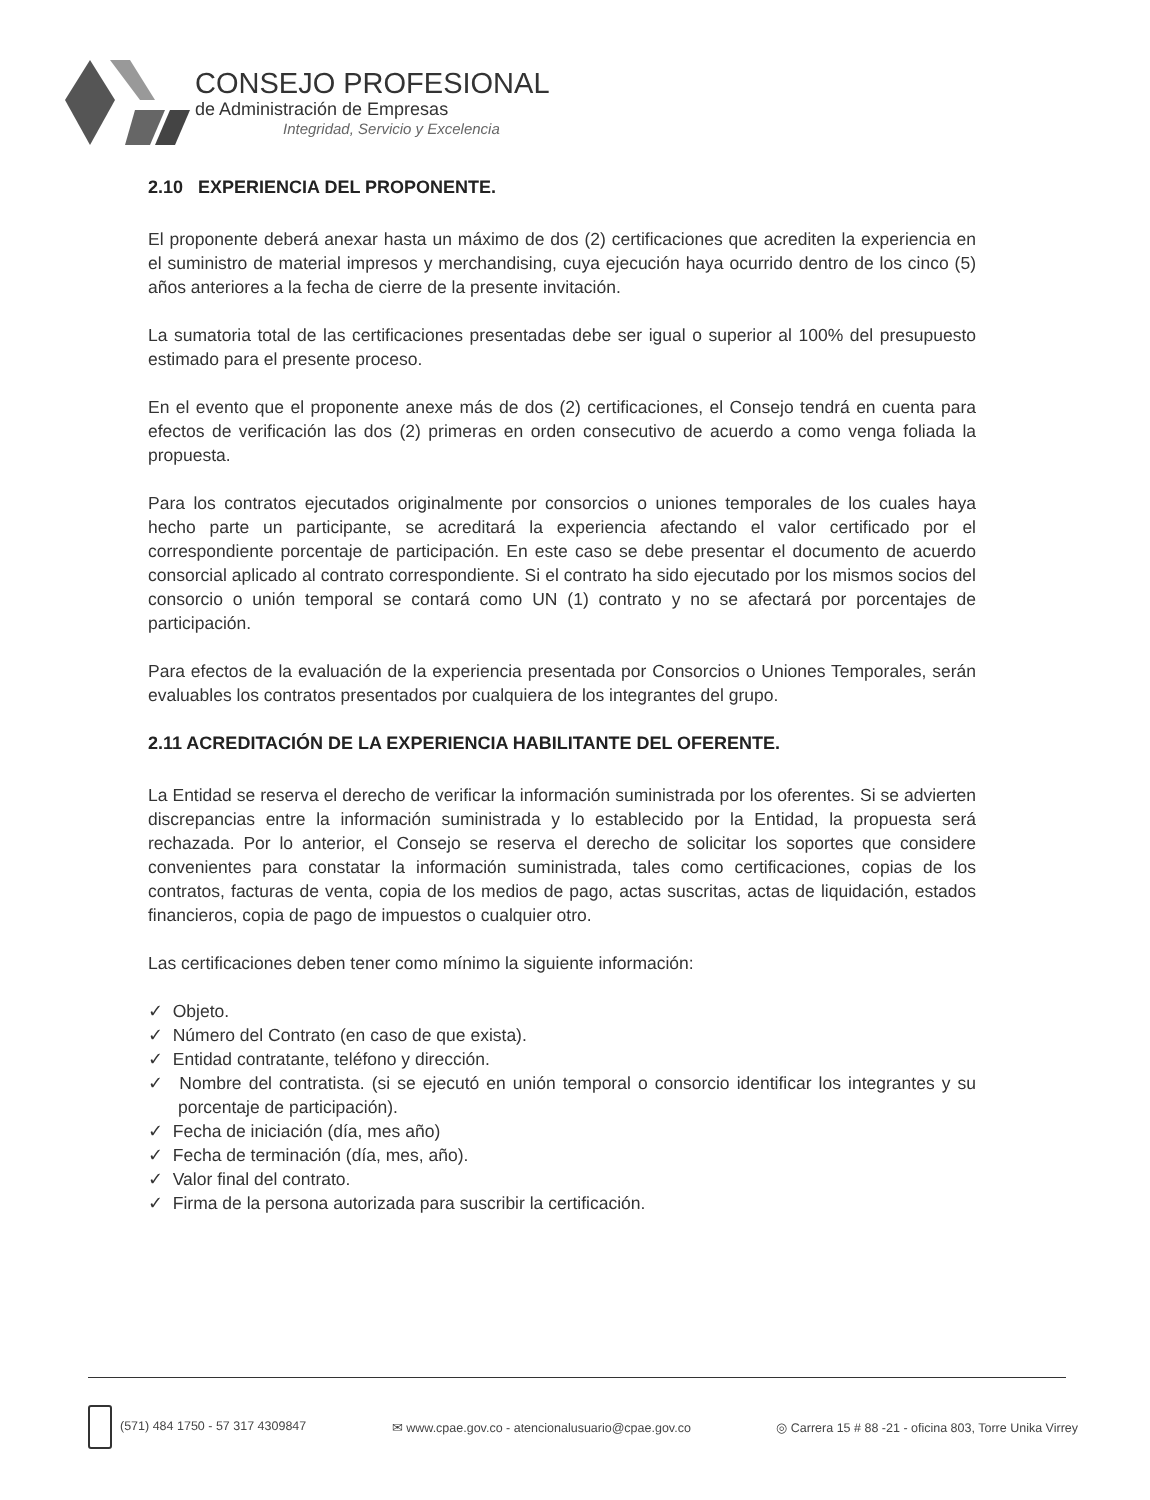CONSEJO PROFESIONAL
de Administración de Empresas
Integridad, Servicio y Excelencia
2.10 EXPERIENCIA DEL PROPONENTE.
El proponente deberá anexar hasta un máximo de dos (2) certificaciones que acrediten la experiencia en el suministro de material impresos y merchandising, cuya ejecución haya ocurrido dentro de los cinco (5) años anteriores a la fecha de cierre de la presente invitación.
La sumatoria total de las certificaciones presentadas debe ser igual o superior al 100% del presupuesto estimado para el presente proceso.
En el evento que el proponente anexe más de dos (2) certificaciones, el Consejo tendrá en cuenta para efectos de verificación las dos (2) primeras en orden consecutivo de acuerdo a como venga foliada la propuesta.
Para los contratos ejecutados originalmente por consorcios o uniones temporales de los cuales haya hecho parte un participante, se acreditará la experiencia afectando el valor certificado por el correspondiente porcentaje de participación. En este caso se debe presentar el documento de acuerdo consorcial aplicado al contrato correspondiente. Si el contrato ha sido ejecutado por los mismos socios del consorcio o unión temporal se contará como UN (1) contrato y no se afectará por porcentajes de participación.
Para efectos de la evaluación de la experiencia presentada por Consorcios o Uniones Temporales, serán evaluables los contratos presentados por cualquiera de los integrantes del grupo.
2.11 ACREDITACIÓN DE LA EXPERIENCIA HABILITANTE DEL OFERENTE.
La Entidad se reserva el derecho de verificar la información suministrada por los oferentes. Si se advierten discrepancias entre la información suministrada y lo establecido por la Entidad, la propuesta será rechazada. Por lo anterior, el Consejo se reserva el derecho de solicitar los soportes que considere convenientes para constatar la información suministrada, tales como certificaciones, copias de los contratos, facturas de venta, copia de los medios de pago, actas suscritas, actas de liquidación, estados financieros, copia de pago de impuestos o cualquier otro.
Las certificaciones deben tener como mínimo la siguiente información:
✓ Objeto.
✓ Número del Contrato (en caso de que exista).
✓ Entidad contratante, teléfono y dirección.
✓ Nombre del contratista. (si se ejecutó en unión temporal o consorcio identificar los integrantes y su porcentaje de participación).
✓ Fecha de iniciación (día, mes año)
✓ Fecha de terminación (día, mes, año).
✓ Valor final del contrato.
✓ Firma de la persona autorizada para suscribir la certificación.
(571) 484 1750 - 57 317 4309847 ✉ www.cpae.gov.co - atencionalusuario@cpae.gov.co ◎ Carrera 15 # 88 -21 - oficina 803, Torre Unika Virrey